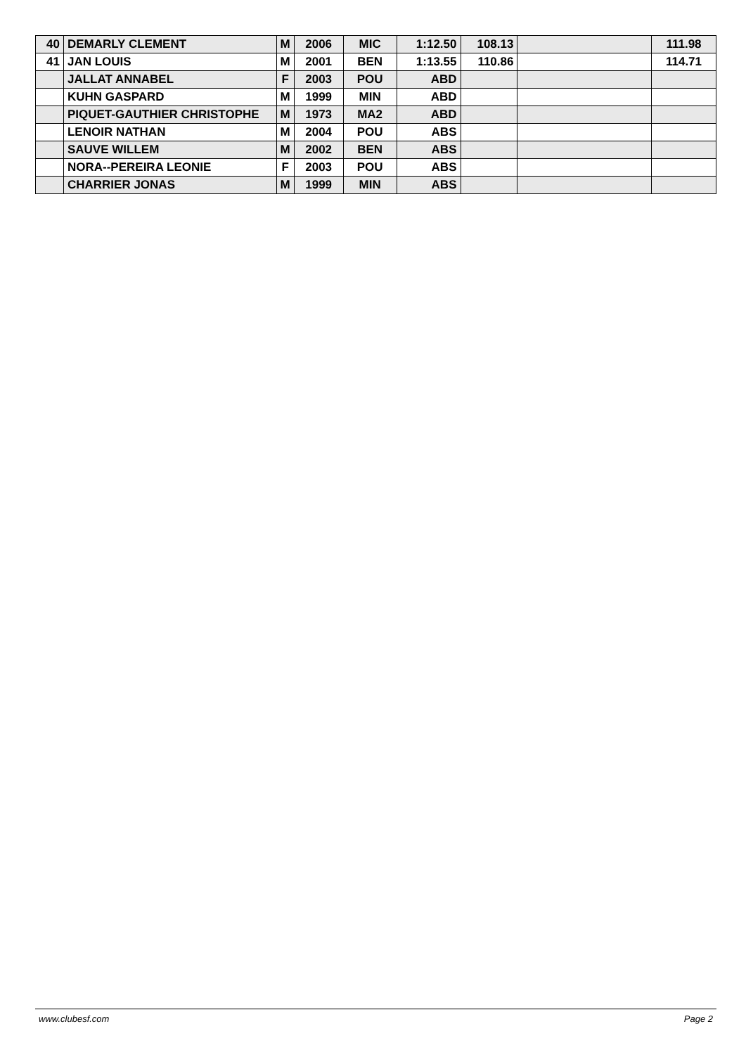| 40 | DEMARLY CLEMENT | M | 2006 | MIC | 1:12.50 | 108.13 | | 111.98 |
| 41 | JAN LOUIS | M | 2001 | BEN | 1:13.55 | 110.86 | | 114.71 |
| | JALLAT ANNABEL | F | 2003 | POU | ABD | | | |
| | KUHN GASPARD | M | 1999 | MIN | ABD | | | |
| | PIQUET-GAUTHIER CHRISTOPHE | M | 1973 | MA2 | ABD | | | |
| | LENOIR NATHAN | M | 2004 | POU | ABS | | | |
| | SAUVE WILLEM | M | 2002 | BEN | ABS | | | |
| | NORA--PEREIRA LEONIE | F | 2003 | POU | ABS | | | |
| | CHARRIER JONAS | M | 1999 | MIN | ABS | | | |
www.clubesf.com Page 2